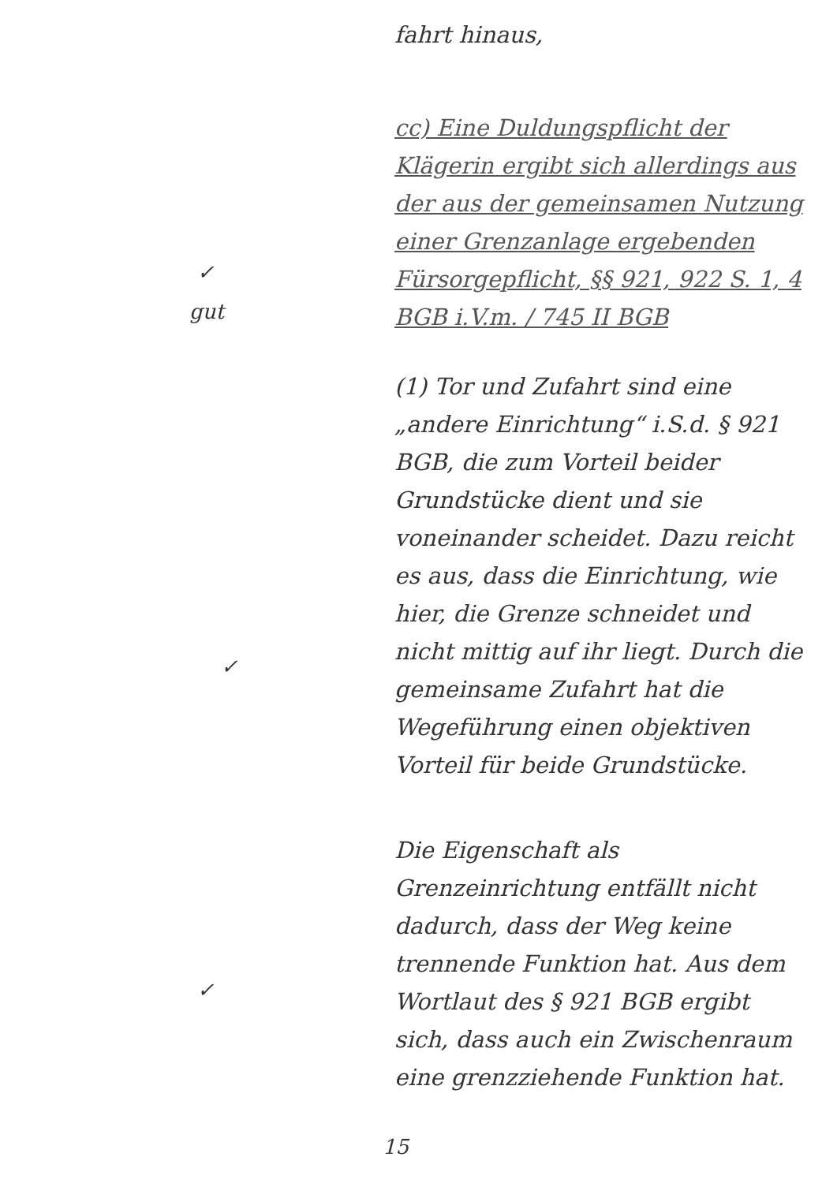✓
gut
✓
✓
fahrt hinaus,
cc) Eine Duldungspflicht der Klägerin ergibt sich allerdings aus der aus der gemeinsamen Nutzung einer Grenzanlage ergebenden Fürsorgepflicht, §§ 921, 922 S. 1, 4 BGB i.V.m. / 745 II BGB
(1) Tor und Zufahrt sind eine „andere Einrichtung“ i.S.d. § 921 BGB, die zum Vorteil beider Grundstücke dient und sie voneinander scheidet. Dazu reicht es aus, dass die Einrichtung, wie hier, die Grenze schneidet und nicht mittig auf ihr liegt. Durch die gemeinsame Zufahrt hat die Wegeführung einen objektiven Vorteil für beide Grundstücke.
Die Eigenschaft als Grenzeinrichtung entfällt nicht dadurch, dass der Weg keine trennende Funktion hat. Aus dem Wortlaut des § 921 BGB ergibt sich, dass auch ein Zwischenraum eine grenzziehende Funktion hat.
15